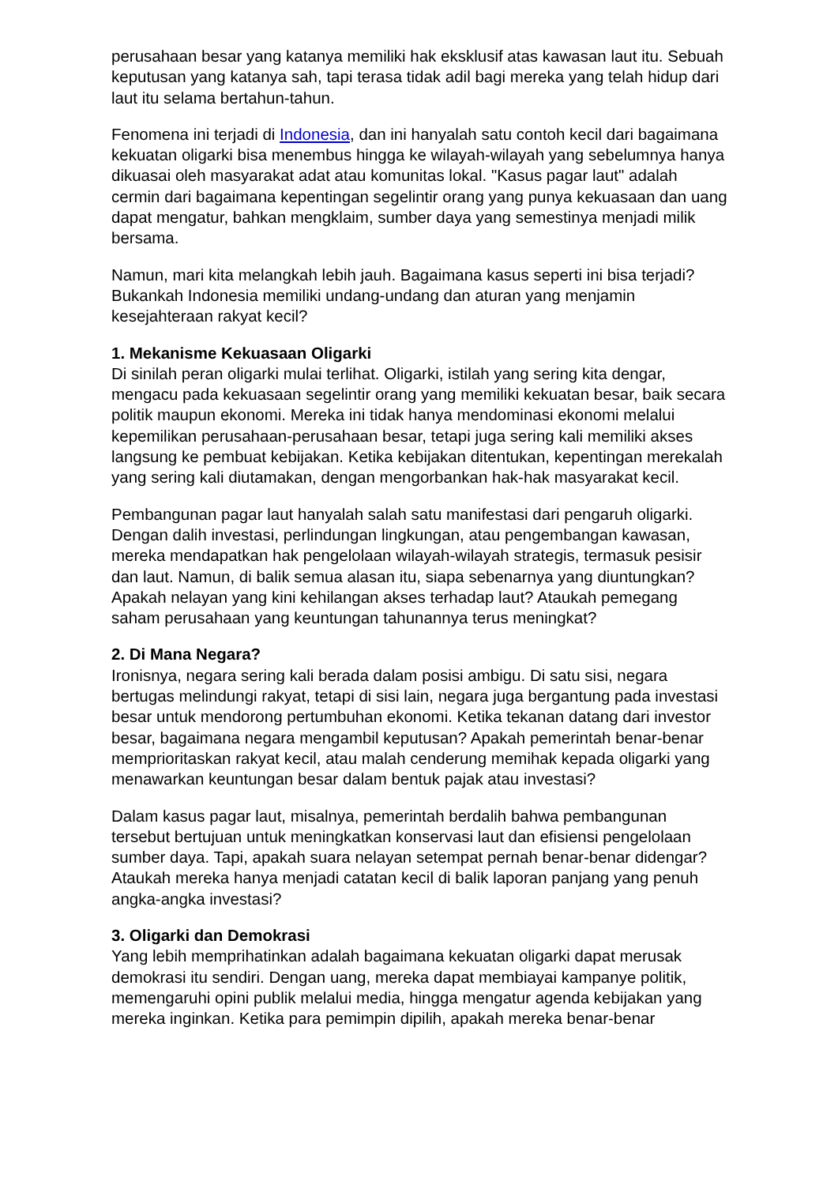perusahaan besar yang katanya memiliki hak eksklusif atas kawasan laut itu. Sebuah keputusan yang katanya sah, tapi terasa tidak adil bagi mereka yang telah hidup dari laut itu selama bertahun-tahun.
Fenomena ini terjadi di Indonesia, dan ini hanyalah satu contoh kecil dari bagaimana kekuatan oligarki bisa menembus hingga ke wilayah-wilayah yang sebelumnya hanya dikuasai oleh masyarakat adat atau komunitas lokal. "Kasus pagar laut" adalah cermin dari bagaimana kepentingan segelintir orang yang punya kekuasaan dan uang dapat mengatur, bahkan mengklaim, sumber daya yang semestinya menjadi milik bersama.
Namun, mari kita melangkah lebih jauh. Bagaimana kasus seperti ini bisa terjadi? Bukankah Indonesia memiliki undang-undang dan aturan yang menjamin kesejahteraan rakyat kecil?
1. Mekanisme Kekuasaan Oligarki
Di sinilah peran oligarki mulai terlihat. Oligarki, istilah yang sering kita dengar, mengacu pada kekuasaan segelintir orang yang memiliki kekuatan besar, baik secara politik maupun ekonomi. Mereka ini tidak hanya mendominasi ekonomi melalui kepemilikan perusahaan-perusahaan besar, tetapi juga sering kali memiliki akses langsung ke pembuat kebijakan. Ketika kebijakan ditentukan, kepentingan merekalah yang sering kali diutamakan, dengan mengorbankan hak-hak masyarakat kecil.
Pembangunan pagar laut hanyalah salah satu manifestasi dari pengaruh oligarki. Dengan dalih investasi, perlindungan lingkungan, atau pengembangan kawasan, mereka mendapatkan hak pengelolaan wilayah-wilayah strategis, termasuk pesisir dan laut. Namun, di balik semua alasan itu, siapa sebenarnya yang diuntungkan? Apakah nelayan yang kini kehilangan akses terhadap laut? Ataukah pemegang saham perusahaan yang keuntungan tahunannya terus meningkat?
2. Di Mana Negara?
Ironisnya, negara sering kali berada dalam posisi ambigu. Di satu sisi, negara bertugas melindungi rakyat, tetapi di sisi lain, negara juga bergantung pada investasi besar untuk mendorong pertumbuhan ekonomi. Ketika tekanan datang dari investor besar, bagaimana negara mengambil keputusan? Apakah pemerintah benar-benar memprioritaskan rakyat kecil, atau malah cenderung memihak kepada oligarki yang menawarkan keuntungan besar dalam bentuk pajak atau investasi?
Dalam kasus pagar laut, misalnya, pemerintah berdalih bahwa pembangunan tersebut bertujuan untuk meningkatkan konservasi laut dan efisiensi pengelolaan sumber daya. Tapi, apakah suara nelayan setempat pernah benar-benar didengar? Ataukah mereka hanya menjadi catatan kecil di balik laporan panjang yang penuh angka-angka investasi?
3. Oligarki dan Demokrasi
Yang lebih memprihatinkan adalah bagaimana kekuatan oligarki dapat merusak demokrasi itu sendiri. Dengan uang, mereka dapat membiayai kampanye politik, memengaruhi opini publik melalui media, hingga mengatur agenda kebijakan yang mereka inginkan. Ketika para pemimpin dipilih, apakah mereka benar-benar